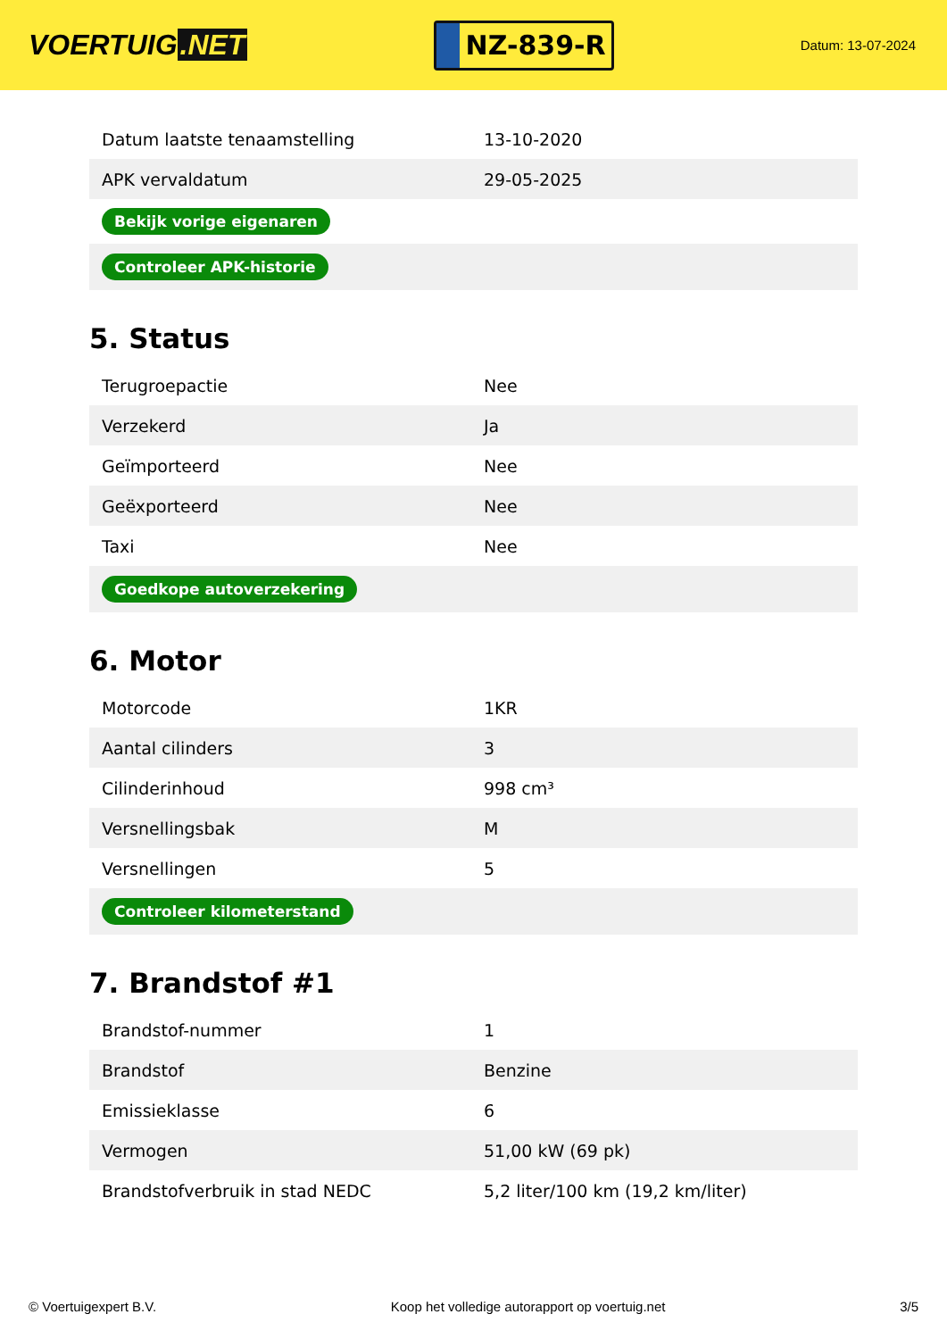VOERTUIG.NET
NZ-839-R
Datum: 13-07-2024
| Datum laatste tenaamstelling | 13-10-2020 |
| APK vervaldatum | 29-05-2025 |
| Bekijk vorige eigenaren | |
| Controleer APK-historie | |
5. Status
| Terugroepactie | Nee |
| Verzekerd | Ja |
| Geïmporteerd | Nee |
| Geëxporteerd | Nee |
| Taxi | Nee |
| Goedkope autoverzekering | |
6. Motor
| Motorcode | 1KR |
| Aantal cilinders | 3 |
| Cilinderinhoud | 998 cm³ |
| Versnellingsbak | M |
| Versnellingen | 5 |
| Controleer kilometerstand | |
7. Brandstof #1
| Brandstof-nummer | 1 |
| Brandstof | Benzine |
| Emissieklasse | 6 |
| Vermogen | 51,00 kW (69 pk) |
| Brandstofverbruik in stad NEDC | 5,2 liter/100 km (19,2 km/liter) |
© Voertuigexpert B.V. Koop het volledige autorapport op voertuig.net 3/5